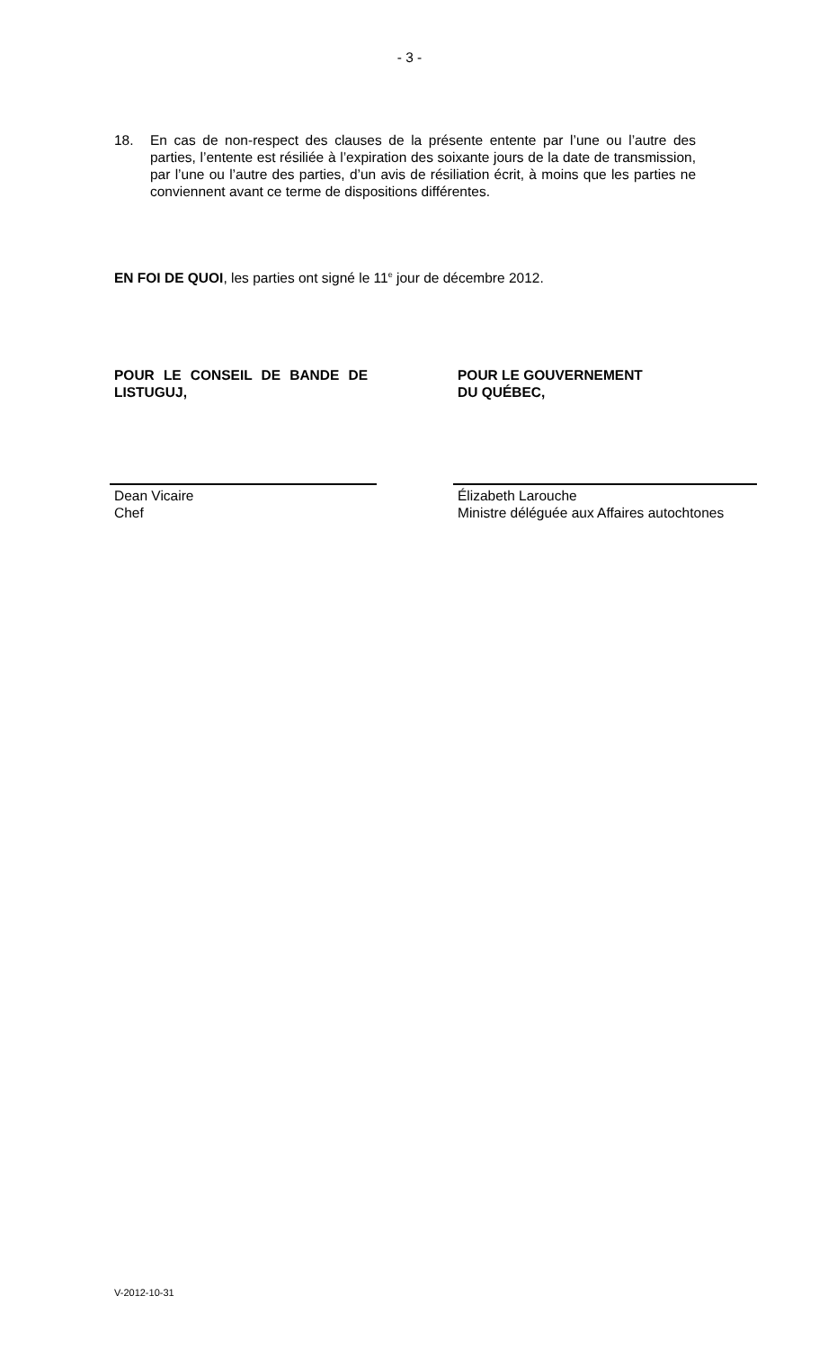- 3 -
18. En cas de non-respect des clauses de la présente entente par l’une ou l’autre des parties, l’entente est résiliée à l’expiration des soixante jours de la date de transmission, par l’une ou l’autre des parties, d’un avis de résiliation écrit, à moins que les parties ne conviennent avant ce terme de dispositions différentes.
EN FOI DE QUOI, les parties ont signé le 11<sup>e</sup> jour de décembre 2012.
POUR LE CONSEIL DE BANDE DE LISTUGUJ,
Dean Vicaire
Chef
POUR LE GOUVERNEMENT
DU QUÉBEC,
Élizabeth Larouche
Ministre déléguée aux Affaires autochtones
V-2012-10-31